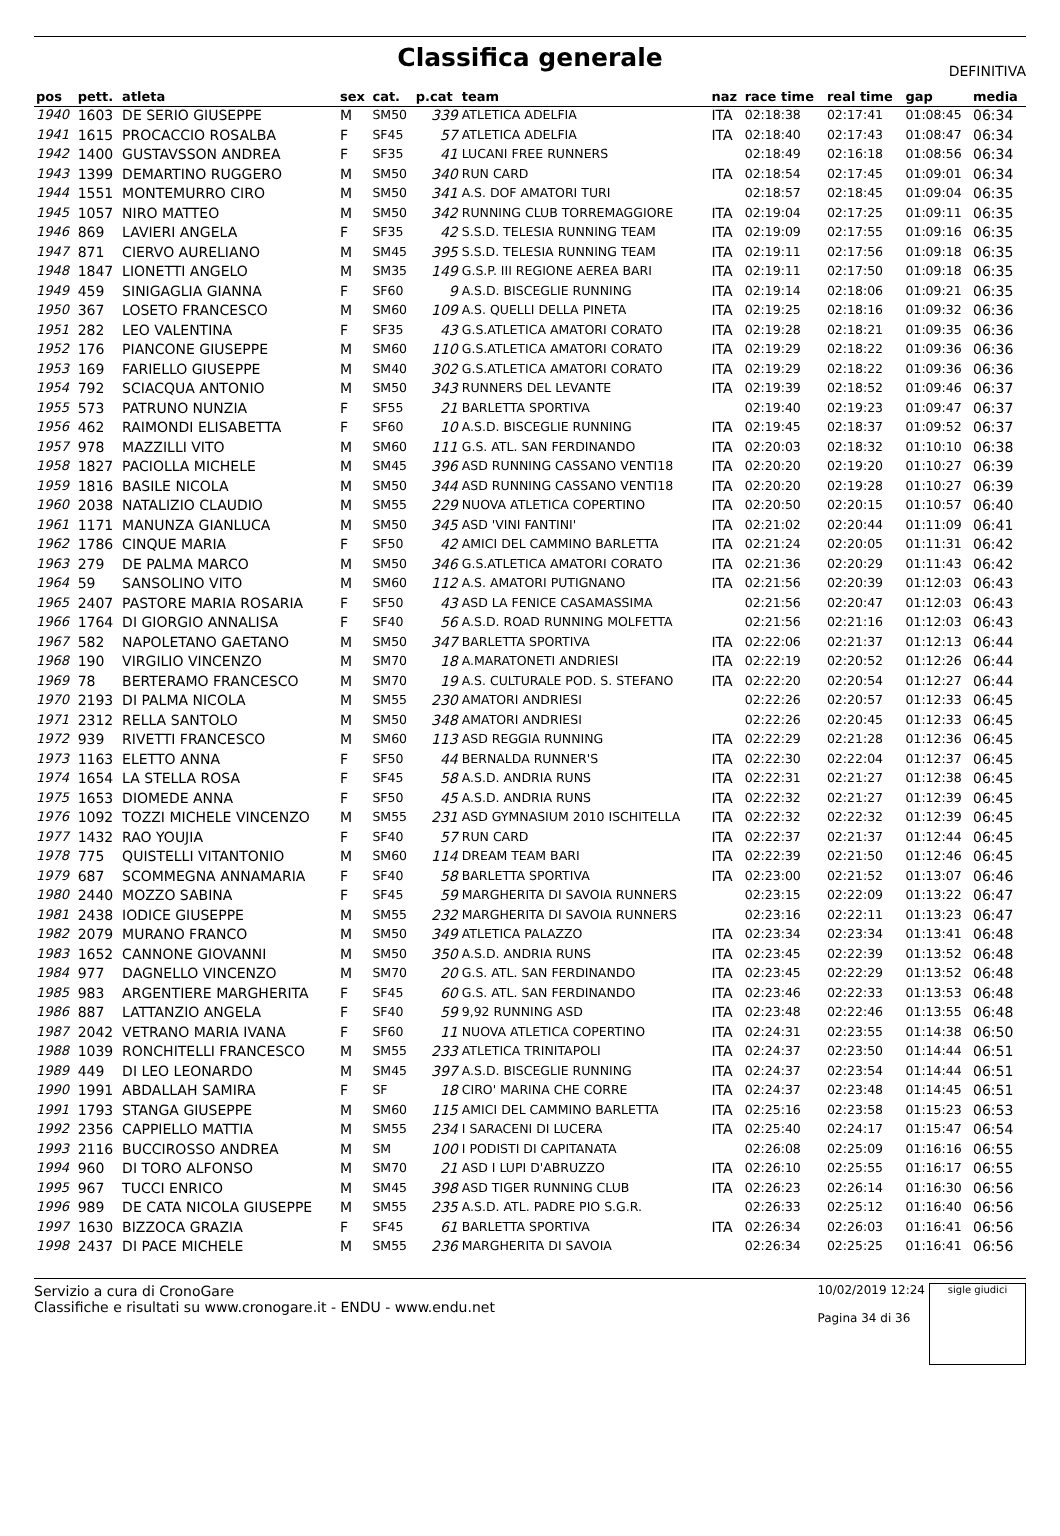Classifica generale
DEFINITIVA
| pos | pett. | atleta | sex | cat. | p.cat | team | naz | race time | real time | gap | media |
| --- | --- | --- | --- | --- | --- | --- | --- | --- | --- | --- | --- |
| 1940 | 1603 | DE SERIO GIUSEPPE | M | SM50 | 339 | ATLETICA ADELFIA | ITA | 02:18:38 | 02:17:41 | 01:08:45 | 06:34 |
| 1941 | 1615 | PROCACCIO ROSALBA | F | SF45 | 57 | ATLETICA ADELFIA | ITA | 02:18:40 | 02:17:43 | 01:08:47 | 06:34 |
| 1942 | 1400 | GUSTAVSSON ANDREA | F | SF35 | 41 | LUCANI FREE RUNNERS | | 02:18:49 | 02:16:18 | 01:08:56 | 06:34 |
| 1943 | 1399 | DEMARTINO RUGGERO | M | SM50 | 340 | RUN CARD | ITA | 02:18:54 | 02:17:45 | 01:09:01 | 06:34 |
| 1944 | 1551 | MONTEMURRO CIRO | M | SM50 | 341 | A.S. DOF AMATORI TURI | | 02:18:57 | 02:18:45 | 01:09:04 | 06:35 |
| 1945 | 1057 | NIRO MATTEO | M | SM50 | 342 | RUNNING CLUB TORREMAGGIORE | ITA | 02:19:04 | 02:17:25 | 01:09:11 | 06:35 |
| 1946 | 869 | LAVIERI ANGELA | F | SF35 | 42 | S.S.D. TELESIA RUNNING TEAM | ITA | 02:19:09 | 02:17:55 | 01:09:16 | 06:35 |
| 1947 | 871 | CIERVO AURELIANO | M | SM45 | 395 | S.S.D. TELESIA RUNNING TEAM | ITA | 02:19:11 | 02:17:56 | 01:09:18 | 06:35 |
| 1948 | 1847 | LIONETTI ANGELO | M | SM35 | 149 | G.S.P. III REGIONE AEREA BARI | ITA | 02:19:11 | 02:17:50 | 01:09:18 | 06:35 |
| 1949 | 459 | SINIGAGLIA GIANNA | F | SF60 | 9 | A.S.D. BISCEGLIE RUNNING | ITA | 02:19:14 | 02:18:06 | 01:09:21 | 06:35 |
| 1950 | 367 | LOSETO FRANCESCO | M | SM60 | 109 | A.S. QUELLI DELLA PINETA | ITA | 02:19:25 | 02:18:16 | 01:09:32 | 06:36 |
| 1951 | 282 | LEO VALENTINA | F | SF35 | 43 | G.S.ATLETICA AMATORI CORATO | ITA | 02:19:28 | 02:18:21 | 01:09:35 | 06:36 |
| 1952 | 176 | PIANCONE GIUSEPPE | M | SM60 | 110 | G.S.ATLETICA AMATORI CORATO | ITA | 02:19:29 | 02:18:22 | 01:09:36 | 06:36 |
| 1953 | 169 | FARIELLO GIUSEPPE | M | SM40 | 302 | G.S.ATLETICA AMATORI CORATO | ITA | 02:19:29 | 02:18:22 | 01:09:36 | 06:36 |
| 1954 | 792 | SCIACQUA ANTONIO | M | SM50 | 343 | RUNNERS DEL LEVANTE | ITA | 02:19:39 | 02:18:52 | 01:09:46 | 06:37 |
| 1955 | 573 | PATRUNO NUNZIA | F | SF55 | 21 | BARLETTA SPORTIVA | | 02:19:40 | 02:19:23 | 01:09:47 | 06:37 |
| 1956 | 462 | RAIMONDI ELISABETTA | F | SF60 | 10 | A.S.D. BISCEGLIE RUNNING | ITA | 02:19:45 | 02:18:37 | 01:09:52 | 06:37 |
| 1957 | 978 | MAZZILLI VITO | M | SM60 | 111 | G.S. ATL. SAN FERDINANDO | ITA | 02:20:03 | 02:18:32 | 01:10:10 | 06:38 |
| 1958 | 1827 | PACIOLLA MICHELE | M | SM45 | 396 | ASD RUNNING CASSANO VENTI18 | ITA | 02:20:20 | 02:19:20 | 01:10:27 | 06:39 |
| 1959 | 1816 | BASILE NICOLA | M | SM50 | 344 | ASD RUNNING CASSANO VENTI18 | ITA | 02:20:20 | 02:19:28 | 01:10:27 | 06:39 |
| 1960 | 2038 | NATALIZIO CLAUDIO | M | SM55 | 229 | NUOVA ATLETICA COPERTINO | ITA | 02:20:50 | 02:20:15 | 01:10:57 | 06:40 |
| 1961 | 1171 | MANUNZA GIANLUCA | M | SM50 | 345 | ASD 'VINI FANTINI' | ITA | 02:21:02 | 02:20:44 | 01:11:09 | 06:41 |
| 1962 | 1786 | CINQUE MARIA | F | SF50 | 42 | AMICI DEL CAMMINO BARLETTA | ITA | 02:21:24 | 02:20:05 | 01:11:31 | 06:42 |
| 1963 | 279 | DE PALMA MARCO | M | SM50 | 346 | G.S.ATLETICA AMATORI CORATO | ITA | 02:21:36 | 02:20:29 | 01:11:43 | 06:42 |
| 1964 | 59 | SANSOLINO VITO | M | SM60 | 112 | A.S. AMATORI PUTIGNANO | ITA | 02:21:56 | 02:20:39 | 01:12:03 | 06:43 |
| 1965 | 2407 | PASTORE MARIA ROSARIA | F | SF50 | 43 | ASD LA FENICE CASAMASSIMA | | 02:21:56 | 02:20:47 | 01:12:03 | 06:43 |
| 1966 | 1764 | DI GIORGIO ANNALISA | F | SF40 | 56 | A.S.D. ROAD RUNNING MOLFETTA | | 02:21:56 | 02:21:16 | 01:12:03 | 06:43 |
| 1967 | 582 | NAPOLETANO GAETANO | M | SM50 | 347 | BARLETTA SPORTIVA | ITA | 02:22:06 | 02:21:37 | 01:12:13 | 06:44 |
| 1968 | 190 | VIRGILIO VINCENZO | M | SM70 | 18 | A.MARATONETI ANDRIESI | ITA | 02:22:19 | 02:20:52 | 01:12:26 | 06:44 |
| 1969 | 78 | BERTERAMO FRANCESCO | M | SM70 | 19 | A.S. CULTURALE POD. S. STEFANO | ITA | 02:22:20 | 02:20:54 | 01:12:27 | 06:44 |
| 1970 | 2193 | DI PALMA NICOLA | M | SM55 | 230 | AMATORI ANDRIESI | | 02:22:26 | 02:20:57 | 01:12:33 | 06:45 |
| 1971 | 2312 | RELLA SANTOLO | M | SM50 | 348 | AMATORI ANDRIESI | | 02:22:26 | 02:20:45 | 01:12:33 | 06:45 |
| 1972 | 939 | RIVETTI FRANCESCO | M | SM60 | 113 | ASD REGGIA RUNNING | ITA | 02:22:29 | 02:21:28 | 01:12:36 | 06:45 |
| 1973 | 1163 | ELETTO ANNA | F | SF50 | 44 | BERNALDA RUNNER'S | ITA | 02:22:30 | 02:22:04 | 01:12:37 | 06:45 |
| 1974 | 1654 | LA STELLA ROSA | F | SF45 | 58 | A.S.D. ANDRIA RUNS | ITA | 02:22:31 | 02:21:27 | 01:12:38 | 06:45 |
| 1975 | 1653 | DIOMEDE ANNA | F | SF50 | 45 | A.S.D. ANDRIA RUNS | ITA | 02:22:32 | 02:21:27 | 01:12:39 | 06:45 |
| 1976 | 1092 | TOZZI MICHELE VINCENZO | M | SM55 | 231 | ASD GYMNASIUM 2010 ISCHITELLA | ITA | 02:22:32 | 02:22:32 | 01:12:39 | 06:45 |
| 1977 | 1432 | RAO YOUJIA | F | SF40 | 57 | RUN CARD | ITA | 02:22:37 | 02:21:37 | 01:12:44 | 06:45 |
| 1978 | 775 | QUISTELLI VITANTONIO | M | SM60 | 114 | DREAM TEAM BARI | ITA | 02:22:39 | 02:21:50 | 01:12:46 | 06:45 |
| 1979 | 687 | SCOMMEGNA ANNAMARIA | F | SF40 | 58 | BARLETTA SPORTIVA | ITA | 02:23:00 | 02:21:52 | 01:13:07 | 06:46 |
| 1980 | 2440 | MOZZO SABINA | F | SF45 | 59 | MARGHERITA DI SAVOIA RUNNERS | | 02:23:15 | 02:22:09 | 01:13:22 | 06:47 |
| 1981 | 2438 | IODICE GIUSEPPE | M | SM55 | 232 | MARGHERITA DI SAVOIA RUNNERS | | 02:23:16 | 02:22:11 | 01:13:23 | 06:47 |
| 1982 | 2079 | MURANO FRANCO | M | SM50 | 349 | ATLETICA PALAZZO | ITA | 02:23:34 | 02:23:34 | 01:13:41 | 06:48 |
| 1983 | 1652 | CANNONE GIOVANNI | M | SM50 | 350 | A.S.D. ANDRIA RUNS | ITA | 02:23:45 | 02:22:39 | 01:13:52 | 06:48 |
| 1984 | 977 | DAGNELLO VINCENZO | M | SM70 | 20 | G.S. ATL. SAN FERDINANDO | ITA | 02:23:45 | 02:22:29 | 01:13:52 | 06:48 |
| 1985 | 983 | ARGENTIERE MARGHERITA | F | SF45 | 60 | G.S. ATL. SAN FERDINANDO | ITA | 02:23:46 | 02:22:33 | 01:13:53 | 06:48 |
| 1986 | 887 | LATTANZIO ANGELA | F | SF40 | 59 | 9,92 RUNNING ASD | ITA | 02:23:48 | 02:22:46 | 01:13:55 | 06:48 |
| 1987 | 2042 | VETRANO MARIA IVANA | F | SF60 | 11 | NUOVA ATLETICA COPERTINO | ITA | 02:24:31 | 02:23:55 | 01:14:38 | 06:50 |
| 1988 | 1039 | RONCHITELLI FRANCESCO | M | SM55 | 233 | ATLETICA TRINITAPOLI | ITA | 02:24:37 | 02:23:50 | 01:14:44 | 06:51 |
| 1989 | 449 | DI LEO LEONARDO | M | SM45 | 397 | A.S.D. BISCEGLIE RUNNING | ITA | 02:24:37 | 02:23:54 | 01:14:44 | 06:51 |
| 1990 | 1991 | ABDALLAH SAMIRA | F | SF | 18 | CIRO' MARINA CHE CORRE | ITA | 02:24:37 | 02:23:48 | 01:14:45 | 06:51 |
| 1991 | 1793 | STANGA GIUSEPPE | M | SM60 | 115 | AMICI DEL CAMMINO BARLETTA | ITA | 02:25:16 | 02:23:58 | 01:15:23 | 06:53 |
| 1992 | 2356 | CAPPIELLO MATTIA | M | SM55 | 234 | I SARACENI DI LUCERA | ITA | 02:25:40 | 02:24:17 | 01:15:47 | 06:54 |
| 1993 | 2116 | BUCCIROSSO ANDREA | M | SM | 100 | I PODISTI DI CAPITANATA | | 02:26:08 | 02:25:09 | 01:16:16 | 06:55 |
| 1994 | 960 | DI TORO ALFONSO | M | SM70 | 21 | ASD I LUPI D'ABRUZZO | ITA | 02:26:10 | 02:25:55 | 01:16:17 | 06:55 |
| 1995 | 967 | TUCCI ENRICO | M | SM45 | 398 | ASD TIGER RUNNING CLUB | ITA | 02:26:23 | 02:26:14 | 01:16:30 | 06:56 |
| 1996 | 989 | DE CATA NICOLA GIUSEPPE | M | SM55 | 235 | A.S.D. ATL. PADRE PIO S.G.R. | | 02:26:33 | 02:25:12 | 01:16:40 | 06:56 |
| 1997 | 1630 | BIZZOCA GRAZIA | F | SF45 | 61 | BARLETTA SPORTIVA | ITA | 02:26:34 | 02:26:03 | 01:16:41 | 06:56 |
| 1998 | 2437 | DI PACE MICHELE | M | SM55 | 236 | MARGHERITA DI SAVOIA | | 02:26:34 | 02:25:25 | 01:16:41 | 06:56 |
Servizio a cura di CronoGare
Classifiche e risultati su www.cronogare.it - ENDU - www.endu.net
10/02/2019 12:24
Pagina 34 di 36
sigle giudici